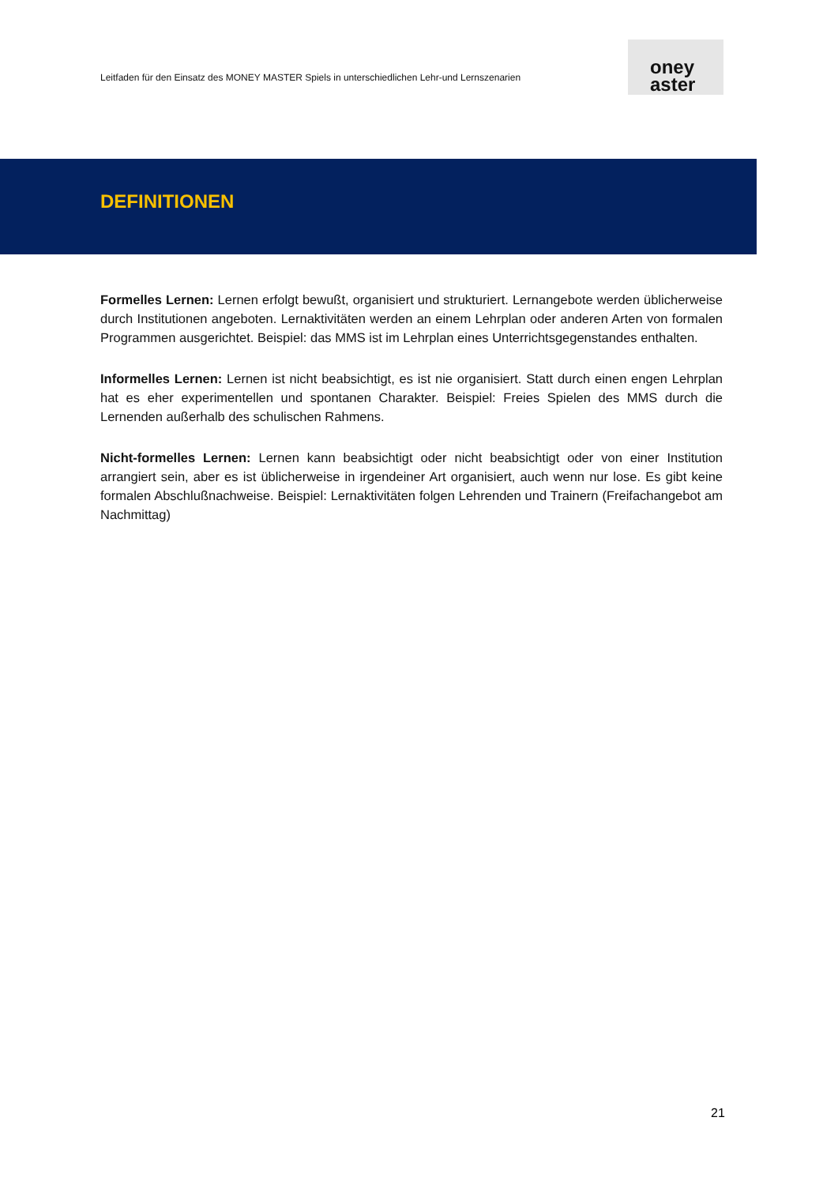Leitfaden für den Einsatz des MONEY MASTER Spiels in unterschiedlichen Lehr-und Lernszenarien
oney
aster
DEFINITIONEN
Formelles Lernen: Lernen erfolgt bewußt, organisiert und strukturiert. Lernangebote werden üblicherweise durch Institutionen angeboten. Lernaktivitäten werden an einem Lehrplan oder anderen Arten von formalen Programmen ausgerichtet. Beispiel: das MMS ist im Lehrplan eines Unterrichtsgegenstandes enthalten.
Informelles Lernen: Lernen ist nicht beabsichtigt, es ist nie organisiert. Statt durch einen engen Lehrplan hat es eher experimentellen und spontanen Charakter. Beispiel: Freies Spielen des MMS durch die Lernenden außerhalb des schulischen Rahmens.
Nicht-formelles Lernen: Lernen kann beabsichtigt oder nicht beabsichtigt oder von einer Institution arrangiert sein, aber es ist üblicherweise in irgendeiner Art organisiert, auch wenn nur lose. Es gibt keine formalen Abschlußnachweise. Beispiel: Lernaktivitäten folgen Lehrenden und Trainern (Freifachangebot am Nachmittag)
21